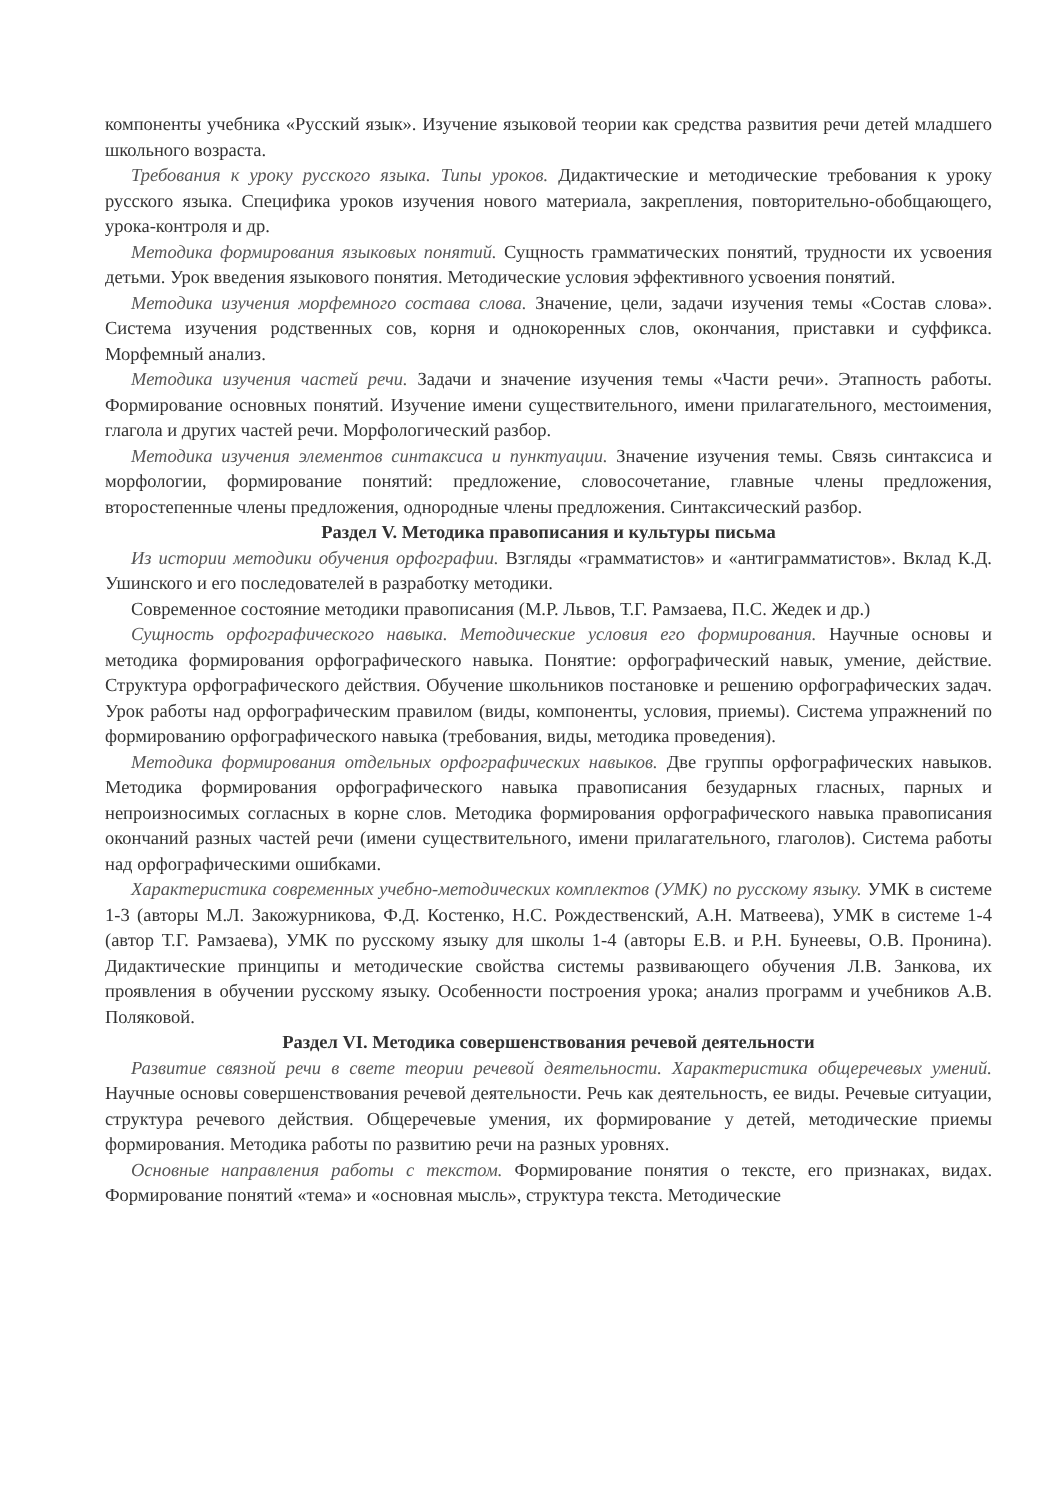компоненты учебника «Русский язык». Изучение языковой теории как средства развития речи детей младшего школьного возраста.
Требования к уроку русского языка. Типы уроков. Дидактические и методические требования к уроку русского языка. Специфика уроков изучения нового материала, закрепления, повторительно-обобщающего, урока-контроля и др.
Методика формирования языковых понятий. Сущность грамматических понятий, трудности их усвоения детьми. Урок введения языкового понятия. Методические условия эффективного усвоения понятий.
Методика изучения морфемного состава слова. Значение, цели, задачи изучения темы «Состав слова». Система изучения родственных сов, корня и однокоренных слов, окончания, приставки и суффикса. Морфемный анализ.
Методика изучения частей речи. Задачи и значение изучения темы «Части речи». Этапность работы. Формирование основных понятий. Изучение имени существительного, имени прилагательного, местоимения, глагола и других частей речи. Морфологический разбор.
Методика изучения элементов синтаксиса и пунктуации. Значение изучения темы. Связь синтаксиса и морфологии, формирование понятий: предложение, словосочетание, главные члены предложения, второстепенные члены предложения, однородные члены предложения. Синтаксический разбор.
Раздел V. Методика правописания и культуры письма
Из истории методики обучения орфографии. Взгляды «грамматистов» и «антиграмматистов». Вклад К.Д. Ушинского и его последователей в разработку методики.
Современное состояние методики правописания (М.Р. Львов, Т.Г. Рамзаева, П.С. Жедек и др.)
Сущность орфографического навыка. Методические условия его формирования. Научные основы и методика формирования орфографического навыка. Понятие: орфографический навык, умение, действие. Структура орфографического действия. Обучение школьников постановке и решению орфографических задач. Урок работы над орфографическим правилом (виды, компоненты, условия, приемы). Система упражнений по формированию орфографического навыка (требования, виды, методика проведения).
Методика формирования отдельных орфографических навыков. Две группы орфографических навыков. Методика формирования орфографического навыка правописания безударных гласных, парных и непроизносимых согласных в корне слов. Методика формирования орфографического навыка правописания окончаний разных частей речи (имени существительного, имени прилагательного, глаголов). Система работы над орфографическими ошибками.
Характеристика современных учебно-методических комплектов (УМК) по русскому языку. УМК в системе 1-3 (авторы М.Л. Закожурникова, Ф.Д. Костенко, Н.С. Рождественский, А.Н. Матвеева), УМК в системе 1-4 (автор Т.Г. Рамзаева), УМК по русскому языку для школы 1-4 (авторы Е.В. и Р.Н. Бунеевы, О.В. Пронина). Дидактические принципы и методические свойства системы развивающего обучения Л.В. Занкова, их проявления в обучении русскому языку. Особенности построения урока; анализ программ и учебников А.В. Поляковой.
Раздел VI. Методика совершенствования речевой деятельности
Развитие связной речи в свете теории речевой деятельности. Характеристика общеречевых умений. Научные основы совершенствования речевой деятельности. Речь как деятельность, ее виды. Речевые ситуации, структура речевого действия. Общеречевые умения, их формирование у детей, методические приемы формирования. Методика работы по развитию речи на разных уровнях.
Основные направления работы с текстом. Формирование понятия о тексте, его признаках, видах. Формирование понятий «тема» и «основная мысль», структура текста. Методические